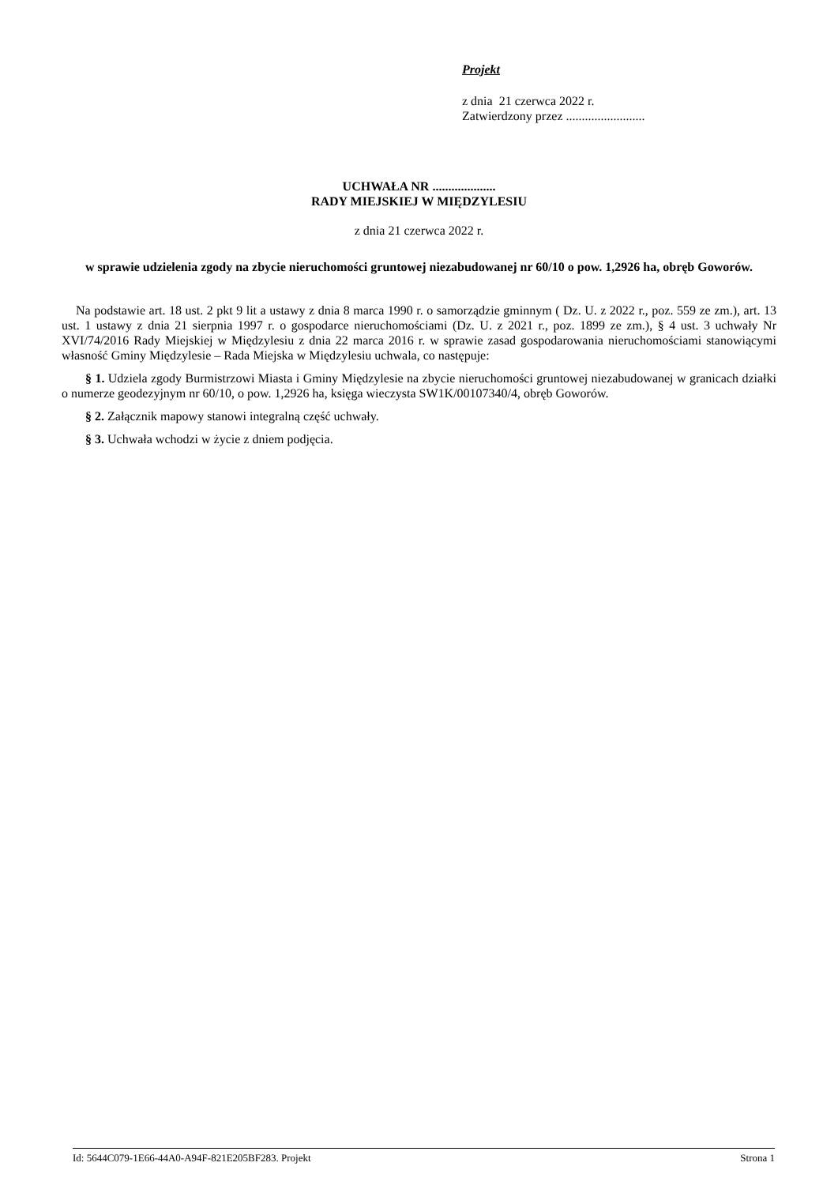Projekt
z dnia 21 czerwca 2022 r.
Zatwierdzony przez .........................
UCHWAŁA NR ....................
RADY MIEJSKIEJ W MIĘDZYLESIU
z dnia 21 czerwca 2022 r.
w sprawie udzielenia zgody na zbycie nieruchomości gruntowej niezabudowanej nr 60/10 o pow. 1,2926 ha, obręb Goworów.
Na podstawie art. 18 ust. 2 pkt 9 lit a ustawy z dnia 8 marca 1990 r. o samorządzie gminnym ( Dz. U. z 2022 r., poz. 559 ze zm.), art. 13 ust. 1 ustawy z dnia 21 sierpnia 1997 r. o gospodarce nieruchomościami (Dz. U. z 2021 r., poz. 1899 ze zm.), § 4 ust. 3 uchwały Nr XVI/74/2016 Rady Miejskiej w Międzylesiu z dnia 22 marca 2016 r. w sprawie zasad gospodarowania nieruchomościami stanowiącymi własność Gminy Międzylesie – Rada Miejska w Międzylesiu uchwala, co następuje:
§ 1. Udziela zgody Burmistrzowi Miasta i Gminy Międzylesie na zbycie nieruchomości gruntowej niezabudowanej w granicach działki o numerze geodezyjnym nr 60/10, o pow. 1,2926 ha, księga wieczysta SW1K/00107340/4, obręb Goworów.
§ 2. Załącznik mapowy stanowi integralną część uchwały.
§ 3. Uchwała wchodzi w życie z dniem podjęcia.
Id: 5644C079-1E66-44A0-A94F-821E205BF283. Projekt Strona 1